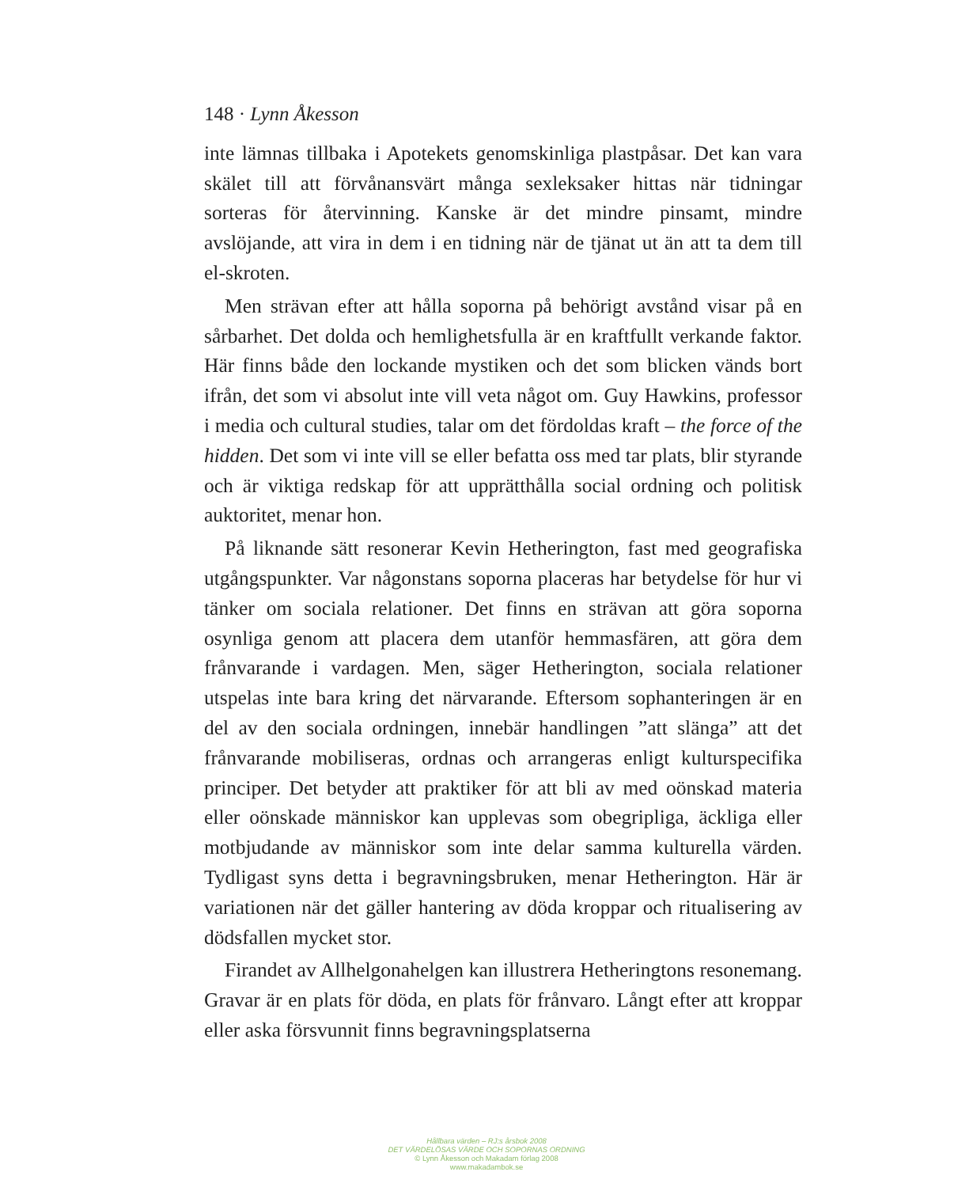148 · Lynn Åkesson
inte lämnas tillbaka i Apotekets genomskinliga plastpåsar. Det kan vara skälet till att förvånansvärt många sexleksaker hittas när tid­ningar sorteras för återvinning. Kanske är det mindre pinsamt, mindre avslöjande, att vira in dem i en tidning när de tjänat ut än att ta dem till el-skroten.
Men strävan efter att hålla soporna på behörigt avstånd visar på en sårbarhet. Det dolda och hemlighetsfulla är en kraftfullt verkande faktor. Här finns både den lockande mystiken och det som blicken vänds bort ifrån, det som vi absolut inte vill veta något om. Guy Hawkins, professor i media och cultural studies, talar om det för­doldas kraft – the force of the hidden. Det som vi inte vill se eller be­fatta oss med tar plats, blir styrande och är viktiga redskap för att upprätthålla social ordning och politisk auktoritet, menar hon.
På liknande sätt resonerar Kevin Hetherington, fast med geogra­fiska utgångspunkter. Var någonstans soporna placeras har betydelse för hur vi tänker om sociala relationer. Det finns en strävan att göra soporna osynliga genom att placera dem utanför hemmasfären, att göra dem frånvarande i vardagen. Men, säger Hetherington, sociala relationer utspelas inte bara kring det närvarande. Eftersom sophan­teringen är en del av den sociala ordningen, innebär handlingen ”att slänga” att det frånvarande mobiliseras, ordnas och arrangeras enligt kulturspecifika principer. Det betyder att praktiker för att bli av med oönskad materia eller oönskade människor kan upplevas som obe­gripliga, äckliga eller motbjudande av människor som inte delar samma kulturella värden. Tydligast syns detta i begravningsbruken, menar Hetherington. Här är variationen när det gäller hantering av döda kroppar och ritualisering av dödsfallen mycket stor.
Firandet av Allhelgonahelgen kan illustrera Hetheringtons reso­nemang. Gravar är en plats för döda, en plats för frånvaro. Långt efter att kroppar eller aska försvunnit finns begravningsplatserna
Hållbara värden – RJ:s årsbok 2008
DET VÄRDELÖSAS VÄRDE OCH SOPORNAS ORDNING
© Lynn Åkesson och Makadam förlag 2008
www.makadambok.se